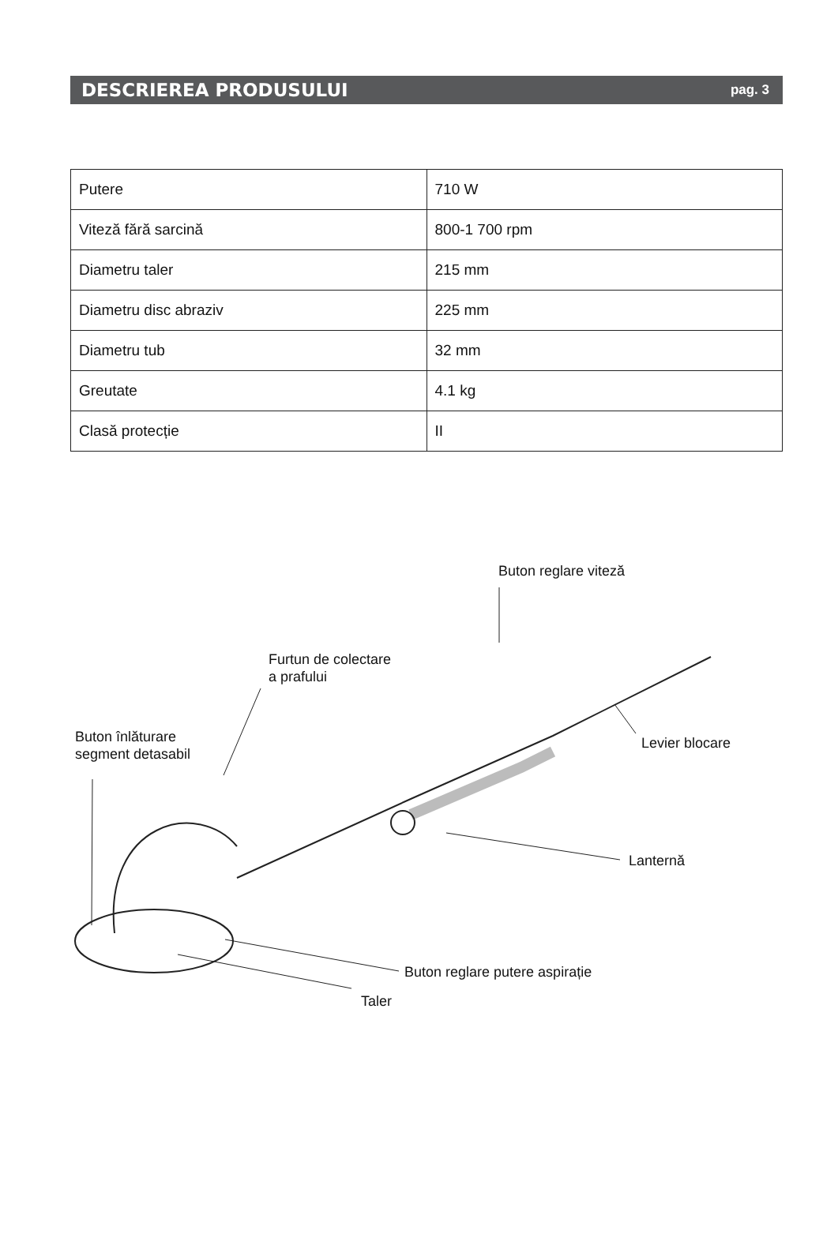DESCRIEREA PRODUSULUI
pag. 3
| Putere | 710 W |
| Viteză fără sarcină | 800-1 700 rpm |
| Diametru taler | 215 mm |
| Diametru disc abraziv | 225 mm |
| Diametru tub | 32 mm |
| Greutate | 4.1 kg |
| Clasă protecție | II |
Buton reglare viteză
Furtun de colectare
a prafului
Buton înlăturare
segment detasabil
Levier blocare
Lanternă
Buton reglare putere aspirație
Taler